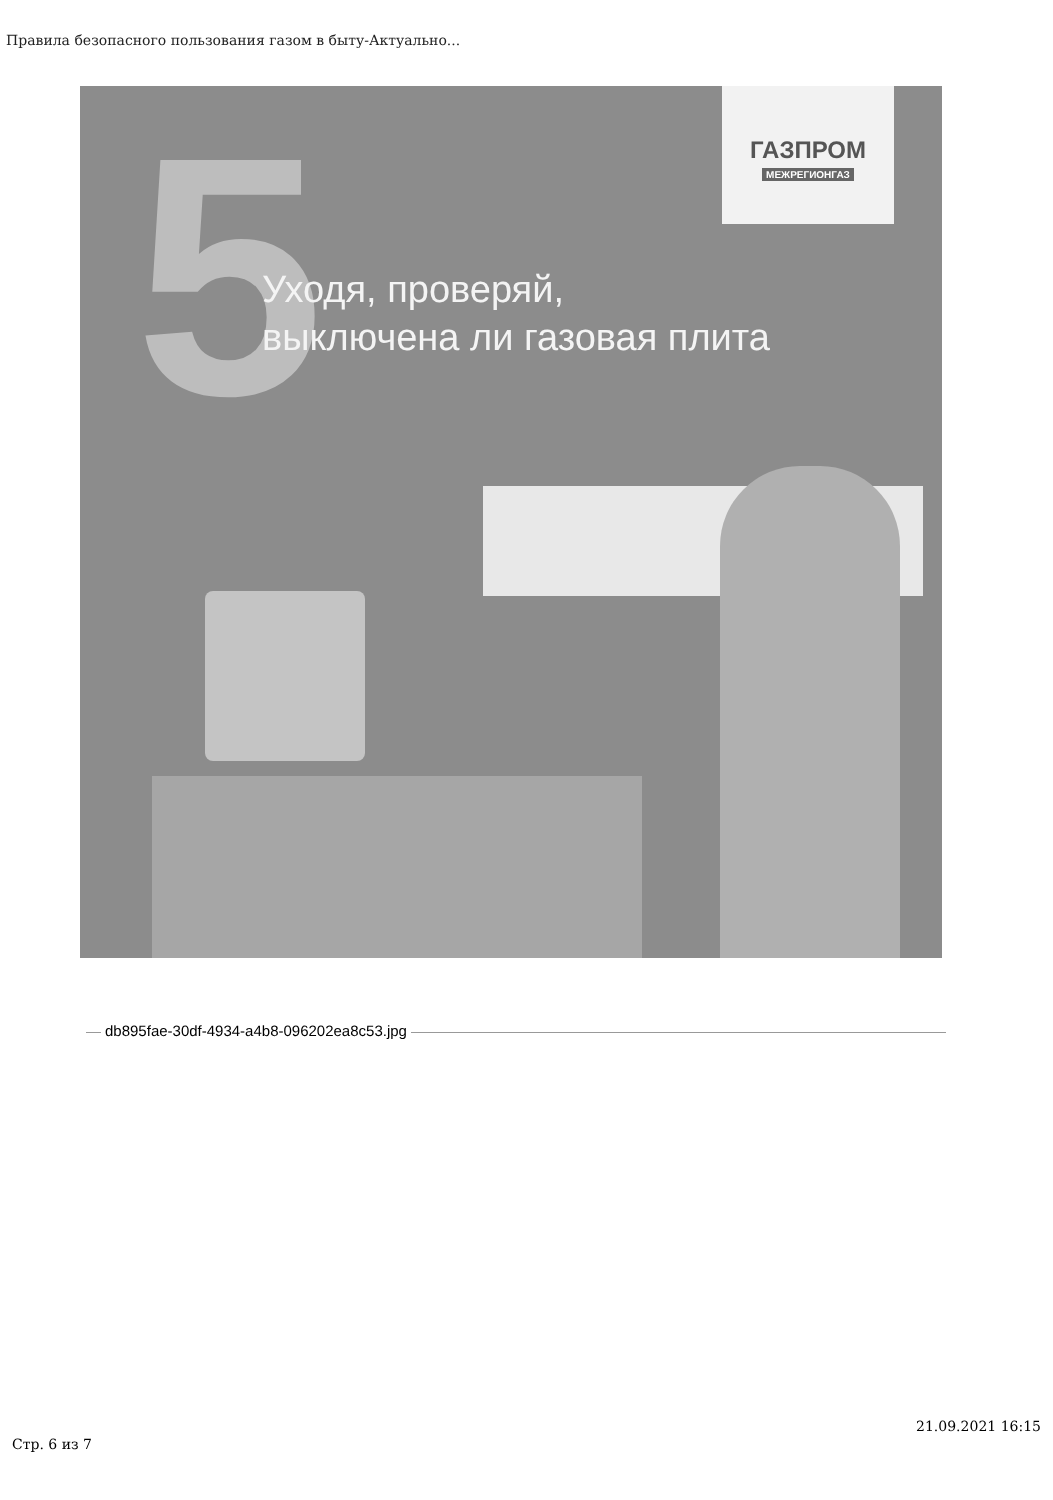Правила безопасного пользования газом в быту-Актуально...
5
ГАЗПРОМ
МЕЖРЕГИОНГАЗ
Уходя, проверяй,
выключена ли газовая плита
db895fae-30df-4934-a4b8-096202ea8c53.jpg
Стр. 6 из 7 21.09.2021 16:15